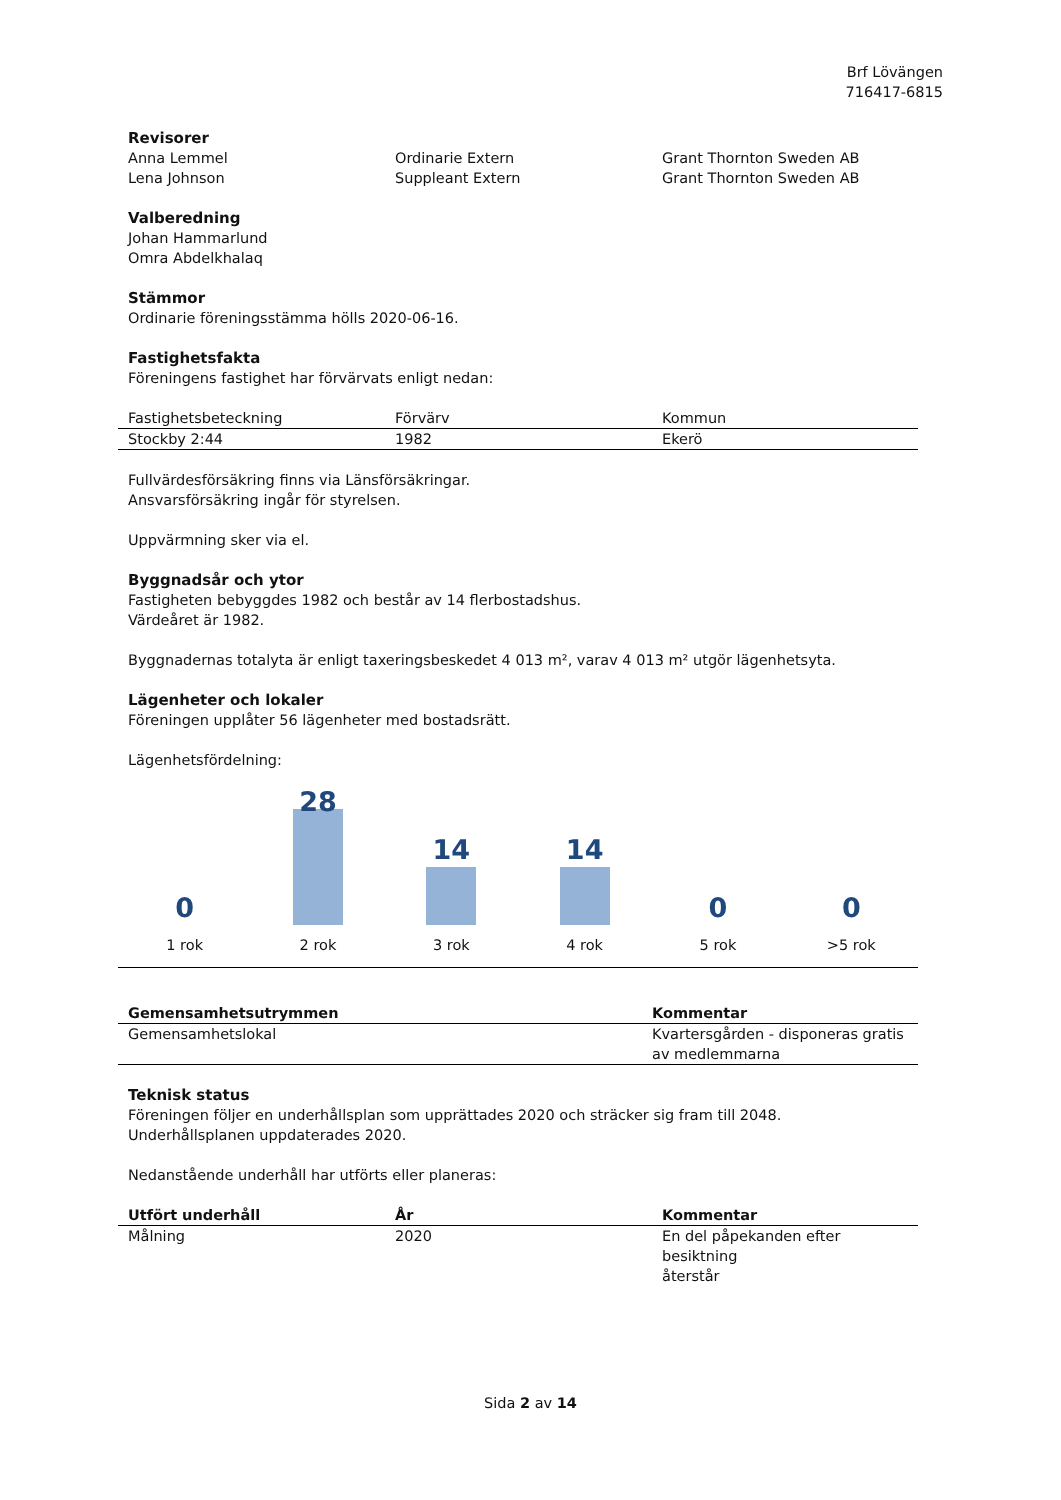Brf Lövängen
716417-6815
Revisorer
| Anna Lemmel | Ordinarie Extern | Grant Thornton Sweden AB |
| Lena Johnson | Suppleant Extern | Grant Thornton Sweden AB |
Valberedning
Johan Hammarlund
Omra Abdelkhalaq
Stämmor
Ordinarie föreningsstämma hölls 2020-06-16.
Fastighetsfakta
Föreningens fastighet har förvärvats enligt nedan:
| Fastighetsbeteckning | Förvärv | Kommun |
| --- | --- | --- |
| Stockby 2:44 | 1982 | Ekerö |
Fullvärdesförsäkring finns via Länsförsäkringar.
Ansvarsförsäkring ingår för styrelsen.
Uppvärmning sker via el.
Byggnadsår och ytor
Fastigheten bebyggdes 1982 och består av 14 flerbostadshus.
Värdeåret är 1982.
Byggnadernas totalyta är enligt taxeringsbeskedet 4 013 m², varav 4 013 m² utgör lägenhetsyta.
Lägenheter och lokaler
Föreningen upplåter 56 lägenheter med bostadsrätt.
Lägenhetsfördelning:
0
1 rok
28
2 rok
14
3 rok
14
4 rok
0
5 rok
0
>5 rok
| Gemensamhetsutrymmen | Kommentar |
| --- | --- |
| Gemensamhetslokal | Kvartersgården - disponeras gratis av medlemmarna |
Teknisk status
Föreningen följer en underhållsplan som upprättades 2020 och sträcker sig fram till 2048.
Underhållsplanen uppdaterades 2020.
Nedanstående underhåll har utförts eller planeras:
| Utfört underhåll | År | Kommentar |
| --- | --- | --- |
| Målning | 2020 | En del påpekanden efter besiktning återstår |
Sida 2 av 14